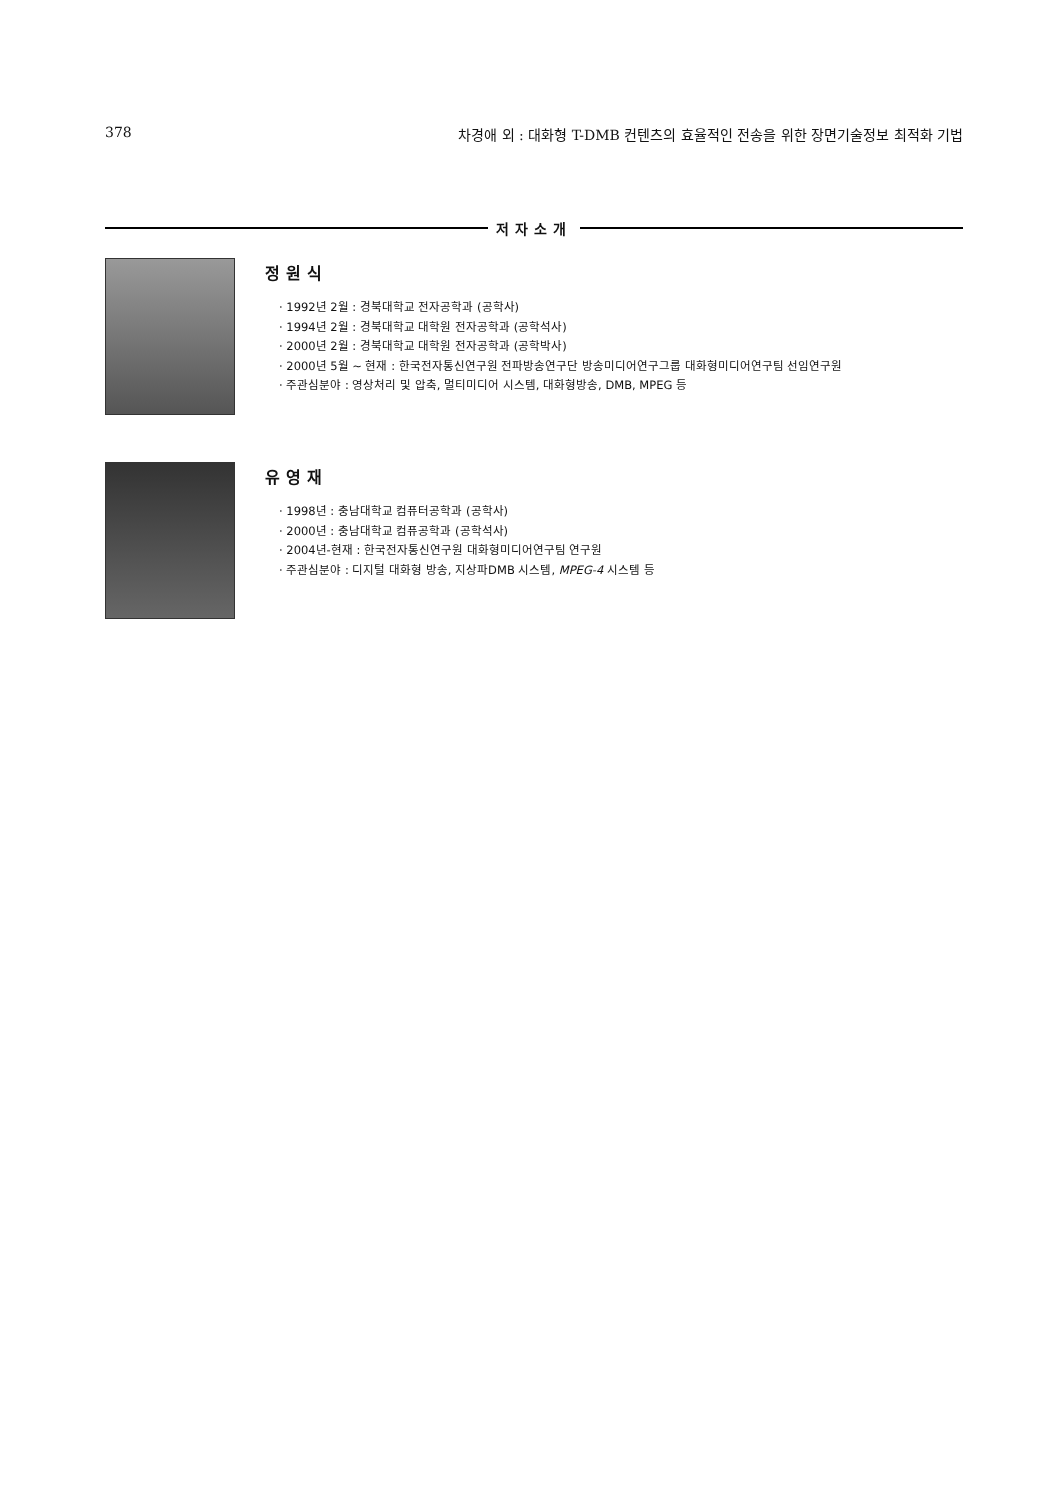378 차경애 외 : 대화형 T-DMB 컨텐츠의 효율적인 전송을 위한 장면기술정보 최적화 기법
저자소개
정원식
· 1992년 2월 : 경북대학교 전자공학과 (공학사)
· 1994년 2월 : 경북대학교 대학원 전자공학과 (공학석사)
· 2000년 2월 : 경북대학교 대학원 전자공학과 (공학박사)
· 2000년 5월 ~ 현재 : 한국전자통신연구원 전파방송연구단 방송미디어연구그룹 대화형미디어연구팀 선임연구원
· 주관심분야 : 영상처리 및 압축, 멀티미디어 시스템, 대화형방송, DMB, MPEG 등
유영재
· 1998년 : 충남대학교 컴퓨터공학과 (공학사)
· 2000년 : 충남대학교 컴퓨공학과 (공학석사)
· 2004년-현재 : 한국전자통신연구원 대화형미디어연구팀 연구원
· 주관심분야 : 디지털 대화형 방송, 지상파DMB 시스템, MPEG-4 시스템 등